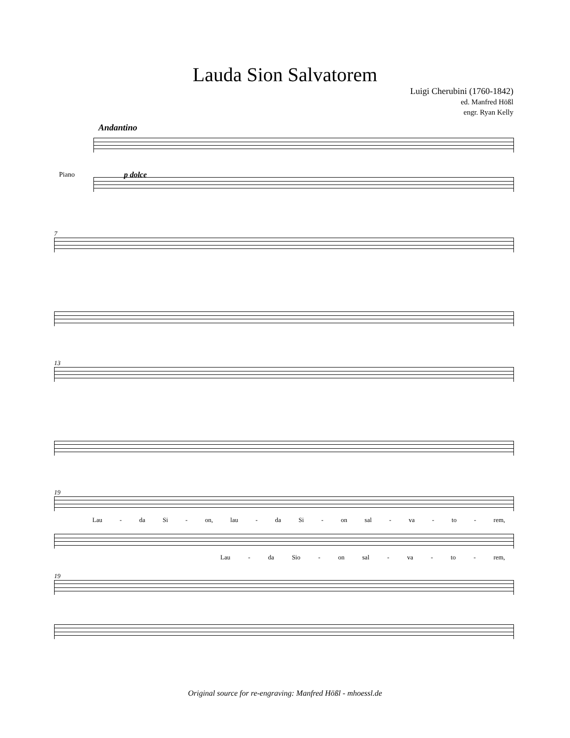Lauda Sion Salvatorem
Luigi Cherubini (1760-1842)
ed. Manfred Hößl
engr. Ryan Kelly
Andantino
Piano p dolce
7
13
19
Lau - da Si - on, lau - da Si - on sal - va - to - rem,
Lau - da Sio - on sal - va - to - rem,
19
Original source for re-engraving: Manfred Hößl - mhoessl.de